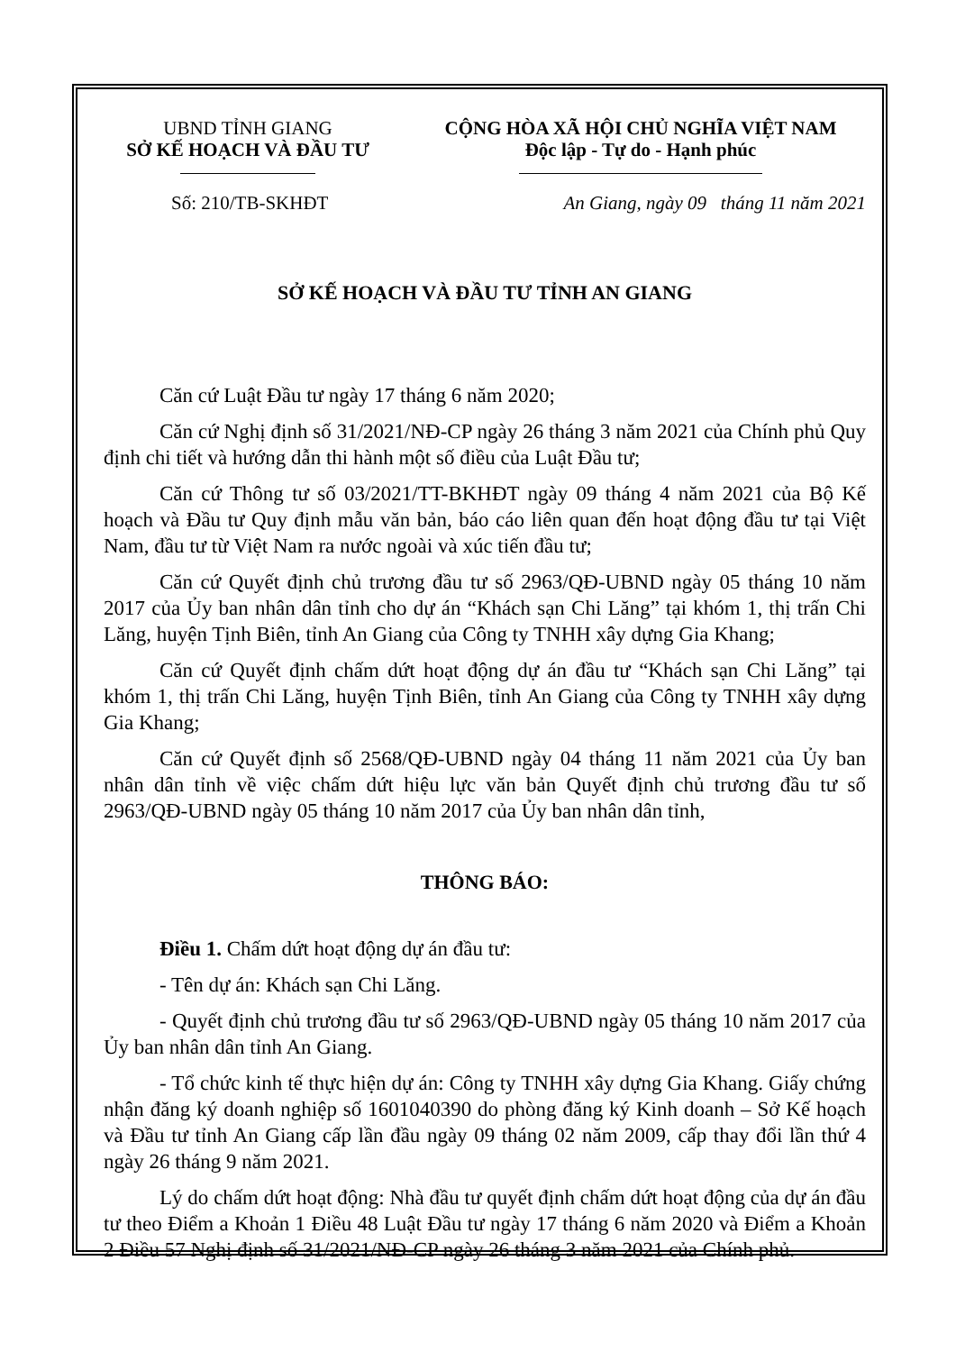UBND TỈNH GIANG
SỞ KẾ HOẠCH VÀ ĐẦU TƯ
CỘNG HÒA XÃ HỘI CHỦ NGHĨA VIỆT NAM
Độc lập - Tự do - Hạnh phúc
Số: 210/TB-SKHĐT An Giang, ngày 09 tháng 11 năm 2021
SỞ KẾ HOẠCH VÀ ĐẦU TƯ TỈNH AN GIANG
Căn cứ Luật Đầu tư ngày 17 tháng 6 năm 2020;
Căn cứ Nghị định số 31/2021/NĐ-CP ngày 26 tháng 3 năm 2021 của Chính phủ Quy định chi tiết và hướng dẫn thi hành một số điều của Luật Đầu tư;
Căn cứ Thông tư số 03/2021/TT-BKHĐT ngày 09 tháng 4 năm 2021 của Bộ Kế hoạch và Đầu tư Quy định mẫu văn bản, báo cáo liên quan đến hoạt động đầu tư tại Việt Nam, đầu tư từ Việt Nam ra nước ngoài và xúc tiến đầu tư;
Căn cứ Quyết định chủ trương đầu tư số 2963/QĐ-UBND ngày 05 tháng 10 năm 2017 của Ủy ban nhân dân tỉnh cho dự án “Khách sạn Chi Lăng” tại khóm 1, thị trấn Chi Lăng, huyện Tịnh Biên, tỉnh An Giang của Công ty TNHH xây dựng Gia Khang;
Căn cứ Quyết định chấm dứt hoạt động dự án đầu tư “Khách sạn Chi Lăng” tại khóm 1, thị trấn Chi Lăng, huyện Tịnh Biên, tỉnh An Giang của Công ty TNHH xây dựng Gia Khang;
Căn cứ Quyết định số 2568/QĐ-UBND ngày 04 tháng 11 năm 2021 của Ủy ban nhân dân tỉnh về việc chấm dứt hiệu lực văn bản Quyết định chủ trương đầu tư số 2963/QĐ-UBND ngày 05 tháng 10 năm 2017 của Ủy ban nhân dân tỉnh,
THÔNG BÁO:
Điều 1. Chấm dứt hoạt động dự án đầu tư:
- Tên dự án: Khách sạn Chi Lăng.
- Quyết định chủ trương đầu tư số 2963/QĐ-UBND ngày 05 tháng 10 năm 2017 của Ủy ban nhân dân tỉnh An Giang.
- Tổ chức kinh tế thực hiện dự án: Công ty TNHH xây dựng Gia Khang. Giấy chứng nhận đăng ký doanh nghiệp số 1601040390 do phòng đăng ký Kinh doanh – Sở Kế hoạch và Đầu tư tỉnh An Giang cấp lần đầu ngày 09 tháng 02 năm 2009, cấp thay đổi lần thứ 4 ngày 26 tháng 9 năm 2021.
Lý do chấm dứt hoạt động: Nhà đầu tư quyết định chấm dứt hoạt động của dự án đầu tư theo Điểm a Khoản 1 Điều 48 Luật Đầu tư ngày 17 tháng 6 năm 2020 và Điểm a Khoản 2 Điều 57 Nghị định số 31/2021/NĐ-CP ngày 26 tháng 3 năm 2021 của Chính phủ.